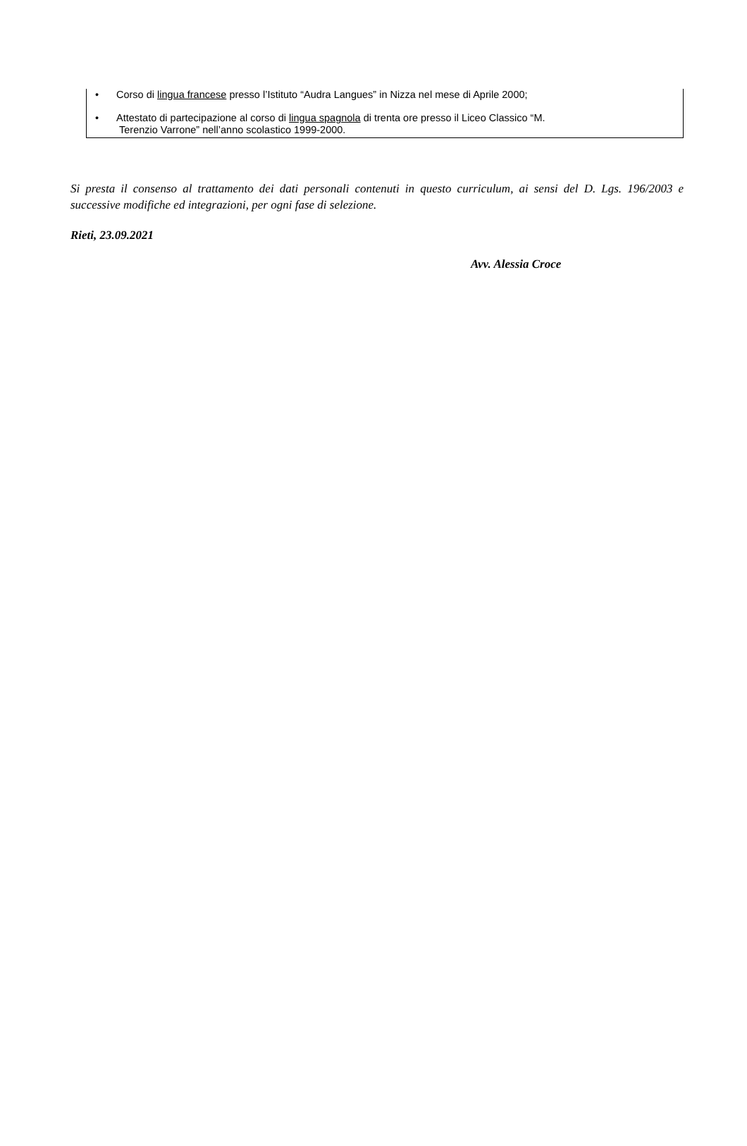• Corso di lingua francese presso l’Istituto “Audra Langues” in Nizza nel mese di Aprile 2000;
• Attestato di partecipazione al corso di lingua spagnola di trenta ore presso il Liceo Classico “M.
Terenzio Varrone” nell’anno scolastico 1999-2000.
Si presta il consenso al trattamento dei dati personali contenuti in questo curriculum, ai sensi del D. Lgs. 196/2003 e successive modifiche ed integrazioni, per ogni fase di selezione.
Rieti, 23.09.2021
Avv. Alessia Croce